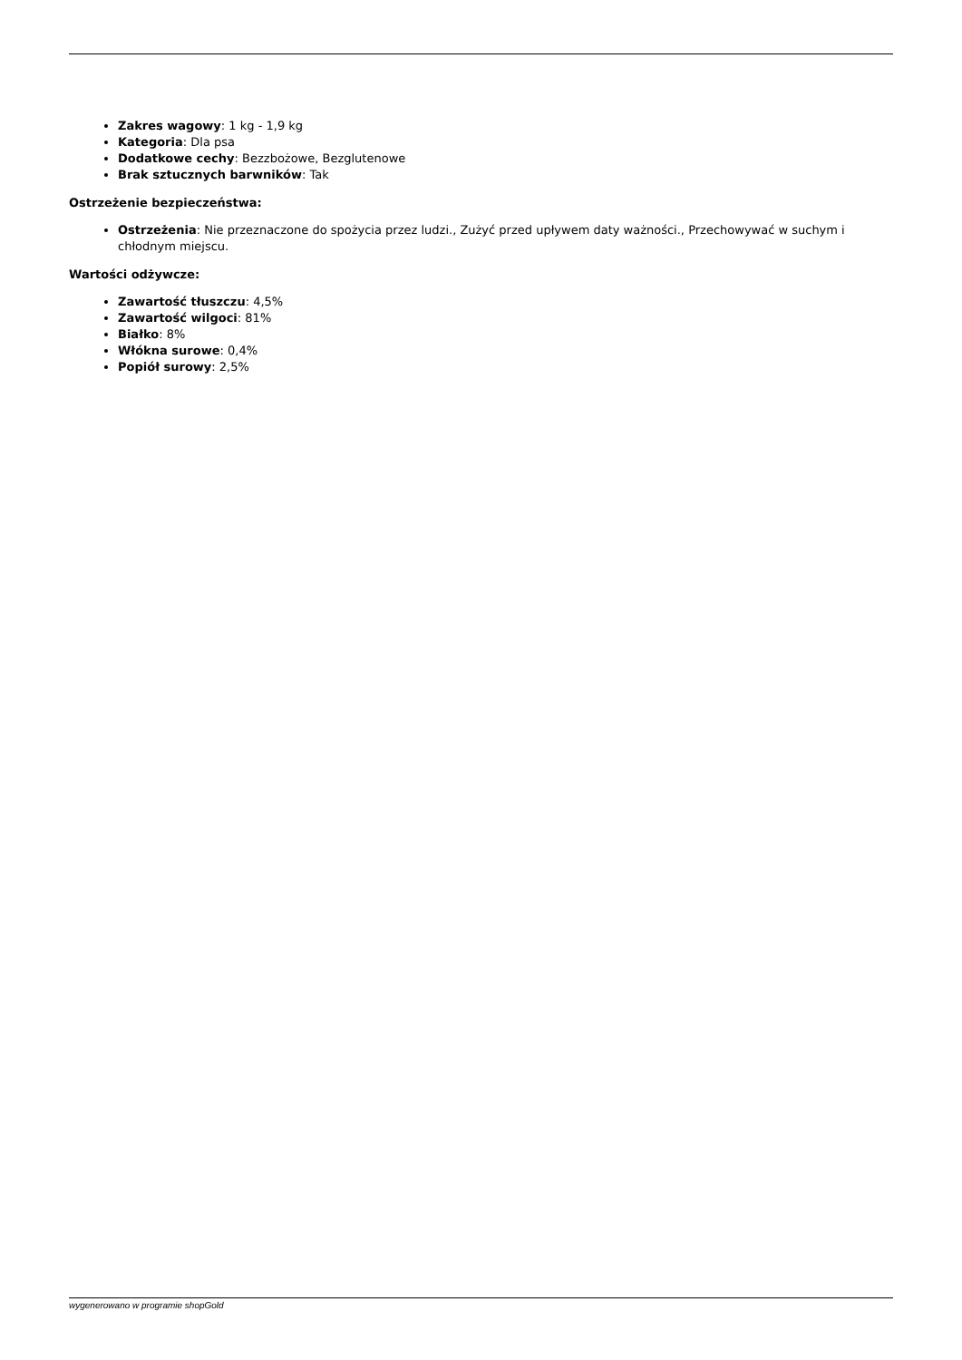Zakres wagowy: 1 kg - 1,9 kg
Kategoria: Dla psa
Dodatkowe cechy: Bezzbożowe, Bezglutenowe
Brak sztucznych barwników: Tak
Ostrzeżenie bezpieczeństwa:
Ostrzeżenia: Nie przeznaczone do spożycia przez ludzi., Zużyć przed upływem daty ważności., Przechowywać w suchym i chłodnym miejscu.
Wartości odżywcze:
Zawartość tłuszczu: 4,5%
Zawartość wilgoci: 81%
Białko: 8%
Włókna surowe: 0,4%
Popiół surowy: 2,5%
wygenerowano w programie shopGold